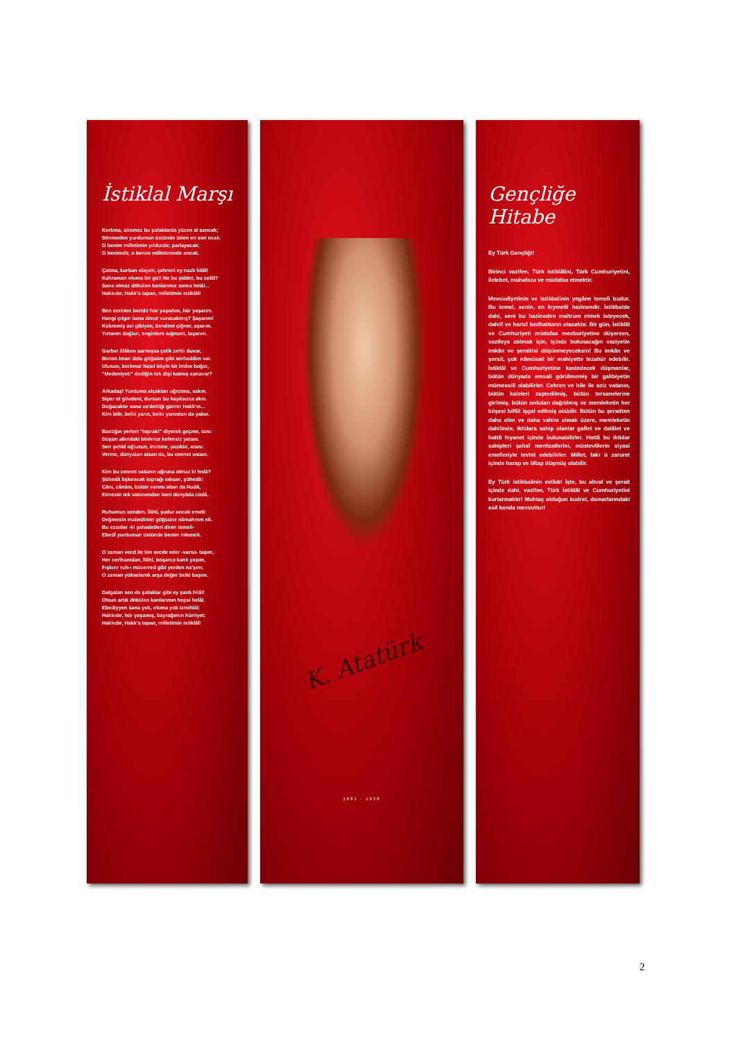İstiklal Marşı
Korkma, sönmez bu şafaklarda yüzen al sancak;
Sönmeden yurdumun üstünde tüten en son ocak.
O benim milletimin yıldızıdır, parlayacak;
O benimdir, o benim milletimindir ancak.
Çatma, kurban olayım, çehreni ey nazlı hilâl!
Kahraman ırkıma bir gül! Ne bu şiddet, bu celâl?
Sana olmaz dökülen kanlarımız sonra helâl...
Hakkıdır, Hakk'a tapan, milletimin istiklâl!
Ben ezelden beridir hür yaşadım, hür yaşarım.
Hangi çılgın bana zincir vuracakmış? Şaşarım!
Kükremiş sel gibiyim, bendimi çiğner, aşarım.
Yırtarım dağları, enginlere sığmam, taşarım.
Garbın âfâkını sarmışsa çelik zırhlı duvar,
Benim iman dolu göğsüm gibi serhaddim var.
Ulusun, korkma! Nasıl böyle bir îmânı boğar,
"Medeniyet!" dediğin tek dişi kalmış canavar?
Arkadaş! Yurduma alçakları uğratma, sakın.
Siper et gövdeni, dursun bu hayâsızca akın.
Doğacaktır sana va'dettiği günler Hakk'ın...
Kim bilir, belki yarın, belki yarından da yakın.
Bastığın yerleri "toprak!" diyerek geçme, tanı:
Düşün altındaki binlerce kefensiz yatanı.
Sen şehîd oğlusun, incitme, yazıktır, atanı:
Verme, dünyaları alsan da, bu cennet vatanı.
Kim bu cennet vatanın uğruna olmaz ki fedâ?
Şühedâ fışkıracak toprağı sıksan, şühedâ!
Cânı, cânânı, bütün varımı alsın da Hudâ,
Etmesin tek vatanımdan beni dünyâda cüdâ.
Ruhumun senden, İlâhî, şudur ancak emeli:
Değmesin mabedimin göğsüne nâmahrem eli.
Bu ezanlar -ki şahadetleri dinin temeli-
Ebedî yurdumun üstünde benim inlemeli.
O zaman vecd ile bin secde eder -varsa- taşım,
Her cerîhamdan, İlâhî, boşanıp kanlı yaşım,
Fışkırır ruh-ı mücerred gibi yerden na'şım;
O zaman yükselerek arşa değer belki başım.
Dalgalan sen de şafaklar gibi ey şanlı hilâl!
Olsun artık dökülen kanlarımın hepsi helâl.
Ebediyyen sana yok, ırkıma yok izmihlâl:
Hakkıdır, hür yaşamış, bayrağımın hürriyet;
Hakkıdır, Hakk'a tapan, milletimin istiklâl!
K. Atatürk
1881 - 1938
Gençliğe Hitabe
Ey Türk Gençliği!
Birinci vazifen, Türk istiklâlini, Türk Cumhuriyetini, ilelebet, muhafaza ve müdafaa etmektir.
Mevcudiyetinin ve istikbalinin yegâne temeli budur. Bu temel, senin, en kıymetli hazinendir. İstikbalde dahi, seni bu hazineden mahrum etmek isteyecek, dahilî ve haricî bedhahların olacaktır. Bir gün, İstiklâl ve Cumhuriyeti müdafaa mecburiyetine düşersen, vazifeye atılmak için, içinde bulunacağın vaziyetin imkân ve şeraitini düşünmeyeceksin! Bu imkân ve şerait, çok nâmüsait bir mahiyette tezahür edebilir. İstiklâl ve Cumhuriyetine kastedecek düşmanlar, bütün dünyada emsali görülmemiş bir galibiyetin mümessili olabilirler. Cebren ve hile ile aziz vatanın, bütün kaleleri zaptedilmiş, bütün tersanelerine girilmiş, bütün orduları dağıtılmış ve memleketin her köşesi bilfiil işgal edilmiş olabilir. Bütün bu şeraitten daha elim ve daha vahim olmak üzere, memleketin dahilinde, iktidara sahip olanlar gaflet ve dalâlet ve hattâ hıyanet içinde bulunabilirler. Hattâ bu iktidar sahipleri şahsî menfaatlerini, müstevlilerin siyasi emelleriyle tevhit edebilirler. Millet, fakr ü zaruret içinde harap ve bîtap düşmüş olabilir.
Ey Türk istikbalinin evlâdı! İşte, bu ahval ve şerait içinde dahi, vazifen, Türk İstiklâl ve Cumhuriyetini kurtarmaktır! Muhtaç olduğun kudret, damarlarındaki asil kanda mevcuttur!
2